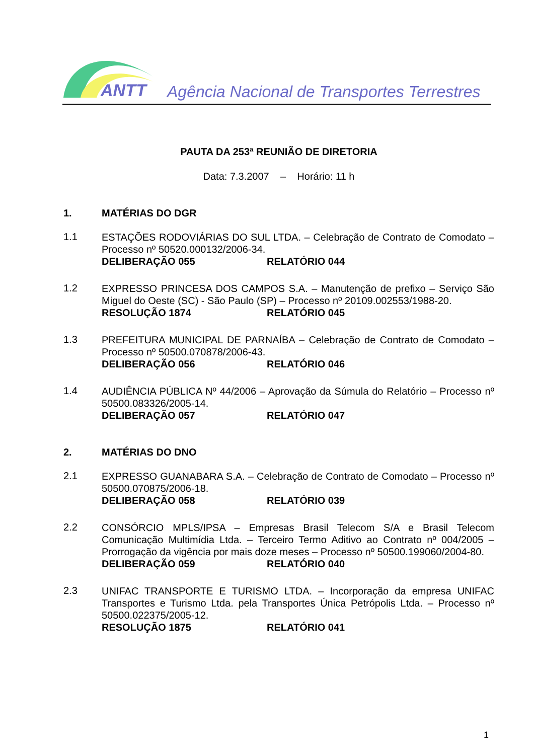ANTT
Agência Nacional de Transportes Terrestres
PAUTA DA 253ª REUNIÃO DE DIRETORIA
Data: 7.3.2007 – Horário: 11 h
1. MATÉRIAS DO DGR
1.1
ESTAÇÕES RODOVIÁRIAS DO SUL LTDA. – Celebração de Contrato de Comodato – Processo nº 50520.000132/2006-34.
DELIBERAÇÃO 055 RELATÓRIO 044
1.2
EXPRESSO PRINCESA DOS CAMPOS S.A. – Manutenção de prefixo – Serviço São Miguel do Oeste (SC) - São Paulo (SP) – Processo nº 20109.002553/1988-20.
RESOLUÇÃO 1874 RELATÓRIO 045
1.3
PREFEITURA MUNICIPAL DE PARNAÍBA – Celebração de Contrato de Comodato – Processo nº 50500.070878/2006-43.
DELIBERAÇÃO 056 RELATÓRIO 046
1.4
AUDIÊNCIA PÚBLICA Nº 44/2006 – Aprovação da Súmula do Relatório – Processo nº 50500.083326/2005-14.
DELIBERAÇÃO 057 RELATÓRIO 047
2. MATÉRIAS DO DNO
2.1
EXPRESSO GUANABARA S.A. – Celebração de Contrato de Comodato – Processo nº 50500.070875/2006-18.
DELIBERAÇÃO 058 RELATÓRIO 039
2.2
CONSÓRCIO MPLS/IPSA – Empresas Brasil Telecom S/A e Brasil Telecom Comunicação Multimídia Ltda. – Terceiro Termo Aditivo ao Contrato nº 004/2005 – Prorrogação da vigência por mais doze meses – Processo nº 50500.199060/2004-80.
DELIBERAÇÃO 059 RELATÓRIO 040
2.3
UNIFAC TRANSPORTE E TURISMO LTDA. – Incorporação da empresa UNIFAC Transportes e Turismo Ltda. pela Transportes Única Petrópolis Ltda. – Processo nº 50500.022375/2005-12.
RESOLUÇÃO 1875 RELATÓRIO 041
1